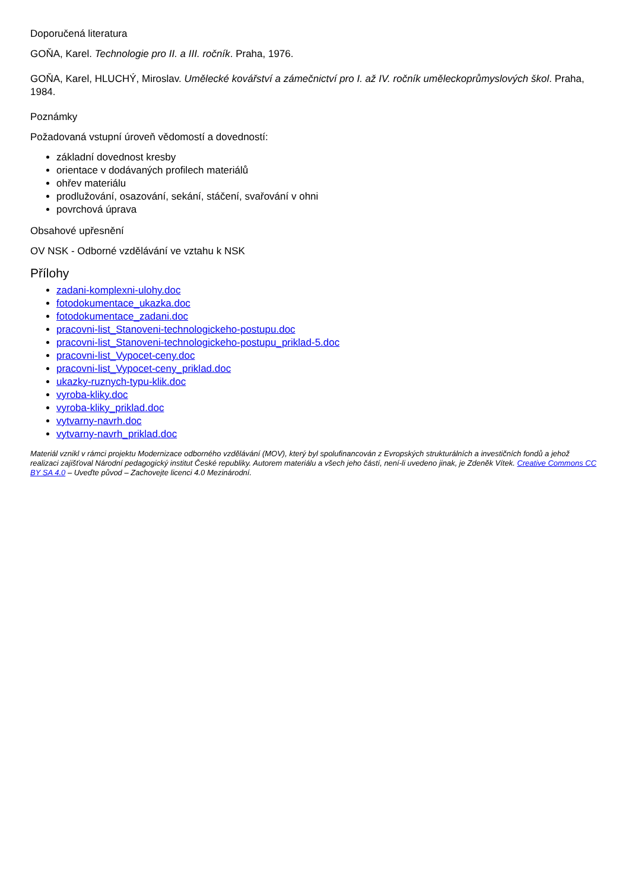Doporučená literatura
GOŇA, Karel. Technologie pro II. a III. ročník. Praha, 1976.
GOŇA, Karel, HLUCHÝ, Miroslav. Umělecké kovářství a zámečnictví pro I. až IV. ročník uměleckoprůmyslových škol. Praha, 1984.
Poznámky
Požadovaná vstupní úroveň vědomostí a dovedností:
základní dovednost kresby
orientace v dodávaných profilech materiálů
ohřev materiálu
prodlužování, osazování, sekání, stáčení, svařování v ohni
povrchová úprava
Obsahové upřesnění
OV NSK - Odborné vzdělávání ve vztahu k NSK
Přílohy
zadani-komplexni-ulohy.doc
fotodokumentace_ukazka.doc
fotodokumentace_zadani.doc
pracovni-list_Stanoveni-technologickeho-postupu.doc
pracovni-list_Stanoveni-technologickeho-postupu_priklad-5.doc
pracovni-list_Vypocet-ceny.doc
pracovni-list_Vypocet-ceny_priklad.doc
ukazky-ruznych-typu-klik.doc
vyroba-kliky.doc
vyroba-kliky_priklad.doc
vytvarny-navrh.doc
vytvarny-navrh_priklad.doc
Materiál vznikl v rámci projektu Modernizace odborného vzdělávání (MOV), který byl spolufinancován z Evropských strukturálních a investičních fondů a jehož realizaci zajišťoval Národní pedagogický institut České republiky. Autorem materiálu a všech jeho částí, není-li uvedeno jinak, je Zdeněk Vítek. Creative Commons CC BY SA 4.0 – Uveďte původ – Zachovejte licenci 4.0 Mezinárodní.